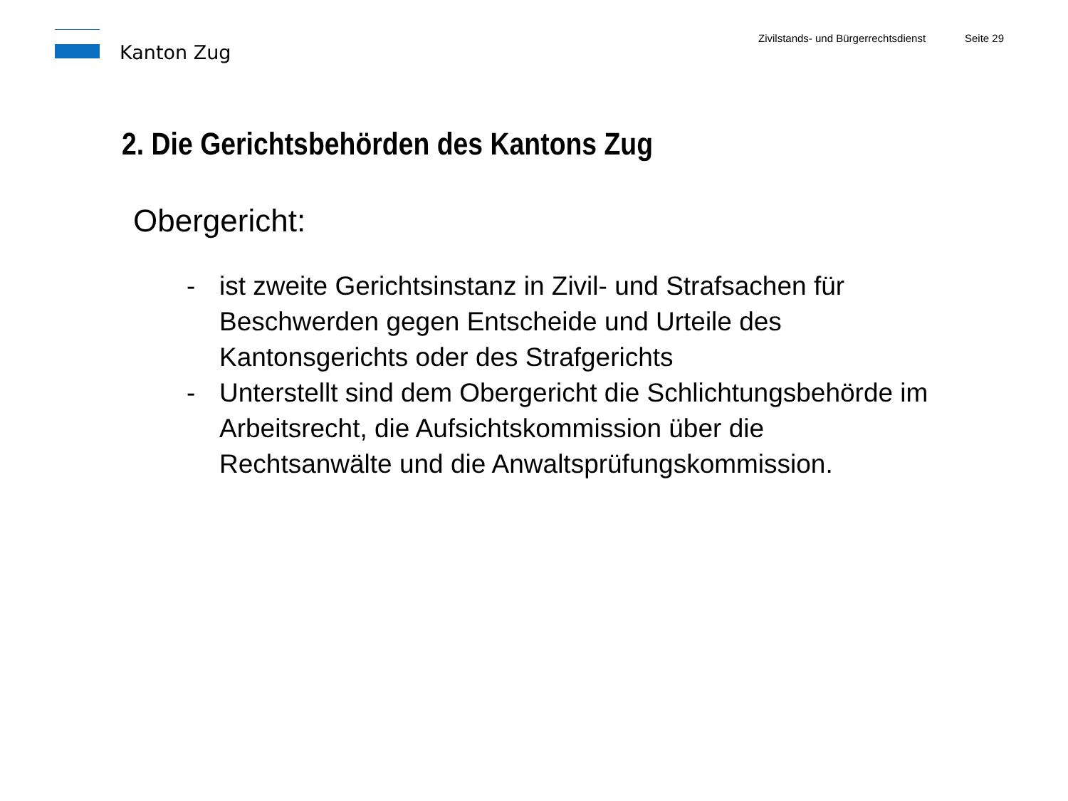Kanton Zug
Zivilstands- und Bürgerrechtsdienst
Seite 29
2. Die Gerichtsbehörden des Kantons Zug
Obergericht:
- ist zweite Gerichtsinstanz in Zivil- und Strafsachen für
Beschwerden gegen Entscheide und Urteile des
Kantonsgerichts oder des Strafgerichts
- Unterstellt sind dem Obergericht die Schlichtungsbehörde im
Arbeitsrecht, die Aufsichtskommission über die
Rechtsanwälte und die Anwaltsprüfungskommission.